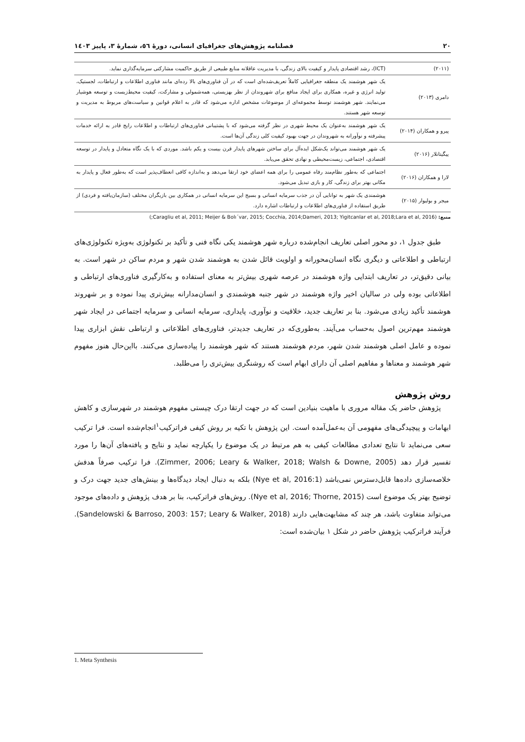۲۰ فصلنامه پژوهش‌های جغرافیای انسانی، دورهٔ ٥٦، شمارهٔ ۳، پاییز ۱٤۰۳
| (۲۰۱۱) | (ICT)، رشد اقتصادی پایدار و کیفیت بالای زندگی، با مدیریت عاقلانه منابع طبیعی از طریق حاکمیت مشارکتی سرمایه‌گذاری نماید. |
| دامری (۲۰۱۳) | یک شهر هوشمند یک منطقه جغرافیایی کاملاً تعریف‌شده‌ای است که در آن فناوری‌های بالا رده‌ای مانند فناوری اطلاعات و ارتباطات، لجستیک، تولید انرژی و غیره، همکاری برای ایجاد منافع برای شهروندان از نظر بهزیستی، همه‌شمولی و مشارکت، کیفیت محیط‌زیست و توسعه هوشیار می‌نمایند. شهر هوشمند توسط مجموعه‌ای از موضوعات مشخص اداره می‌شود که قادر به اعلام قوانین و سیاست‌های مربوط به مدیریت و توسعه شهر هستند. |
| پیرو و همکاران (۲۰۱۴) | یک شهر هوشمند به‌عنوان یک محیط شهری در نظر گرفته می‌شود که با پشتیبانی فناوری‌های ارتباطات و اطلاعات رایج قادر به ارائه خدمات پیشرفته و نوآورانه به شهروندان در جهت بهبود کیفیت کلی زندگی آن‌ها است. |
| ییگیتانلار (۲۰۱۶) | یک شهر هوشمند می‌تواند یک‌شکل ایده‌آل برای ساختن شهرهای پایدار قرن بیست و یکم باشد. موردی که با یک نگاه متعادل و پایدار در توسعه اقتصادی، اجتماعی، زیست‌محیطی و نهادی تحقق می‌یابد. |
| لارا و همکاران (۲۰۱۶) | اجتماعی که به‌طور نظام‌مند رفاه عمومی را برای همه اعضای خود ارتقا می‌دهد و به‌اندازه کافی انعطاف‌پذیر است که به‌طور فعال و پایدار به مکانی بهتر برای زندگی، کار و بازی تبدیل می‌شود. |
| میجر و بولیوار (۲۰۱۵) | هوشمندی یک شهر به توانایی آن در جذب سرمایه انسانی و بسیج این سرمایه انسانی در همکاری بین بازیگران مختلف (سازمان‌یافته و فردی) از طریق استفاده از فناوری‌های اطلاعات و ارتباطات اشاره دارد. |
منبع: (Caragliu et al, 2011; Meijer & Bolı´var, 2015; Cocchia, 2014;Dameri, 2013; Yigitcanlar et al, 2018;Lara et al, 2016;)
طبق جدول ۱، دو محور اصلی تعاریف انجام‌شده درباره شهر هوشمند یکی نگاه فنی و تأکید بر تکنولوژی به‌ویژه تکنولوژی‌های ارتباطی و اطلاعاتی و دیگری نگاه انسان‌محورانه و اولویت قائل شدن به هوشمند شدن شهر و مردم ساکن در شهر است. به بیانی دقیق‌تر، در تعاریف ابتدایی واژه هوشمند در عرصه شهری بیش‌تر به معنای استفاده و به‌کارگیری فناوری‌های ارتباطی و اطلاعاتی بوده ولی در سالیان اخیر واژه هوشمند در شهر جنبه هوشمندی و انسان‌مدارانه بیش‌تری پیدا نموده و بر شهروند هوشمند تأکید زیادی می‌شود. بنا بر تعاریف جدید، خلاقیت و نوآوری، پایداری، سرمایه انسانی و سرمایه اجتماعی در ایجاد شهر هوشمند مهم‌ترین اصول به‌حساب می‌آیند. به‌طوری‌که در تعاریف جدیدتر، فناوری‌های اطلاعاتی و ارتباطی نقش ابزاری پیدا نموده و عامل اصلی هوشمند شدن شهر، مردم هوشمند هستند که شهر هوشمند را پیاده‌سازی می‌کنند. بااین‌حال هنوز مفهوم شهر هوشمند و معناها و مفاهیم اصلی آن دارای ابهام است که روشنگری بیش‌تری را می‌طلبد.
روش پژوهش
پژوهش حاضر یک مقاله مروری با ماهیت بنیادین است که در جهت ارتقا درک چیستی مفهوم هوشمند در شهرسازی و کاهش ابهامات و پیچیدگی‌های مفهومی آن به‌عمل‌آمده است. این پژوهش با تکیه بر روش کیفی فراترکیب<sup>۱</sup>انجام‌شده است. فرا ترکیب سعی می‌نماید تا نتایج تعدادی مطالعات کیفی به هم مرتبط در یک موضوع را یکپارچه نماید و نتایج و یافته‌های آن‌ها را مورد تفسیر قرار دهد (Zimmer, 2006; Leary & Walker, 2018; Walsh & Downe, 2005). فرا ترکیب صرفاً هدفش خلاصه‌سازی داده‌ها قابل‌دسترس نمی‌باشد (Nye et al, 2016:1) بلکه به دنبال ایجاد دیدگاه‌ها و بینش‌های جدید جهت درک و توضیح بهتر یک موضوع است (Nye et al, 2016; Thorne, 2015). روش‌های فراترکیب، بنا بر هدف پژوهش و داده‌های موجود می‌تواند متفاوت باشد، هر چند که مشابهت‌هایی دارند (Sandelowski & Barroso, 2003: 157; Leary & Walker, 2018). فرآیند فراترکیب پژوهش حاضر در شکل ۱ بیان‌شده است:
1. Meta Synthesis